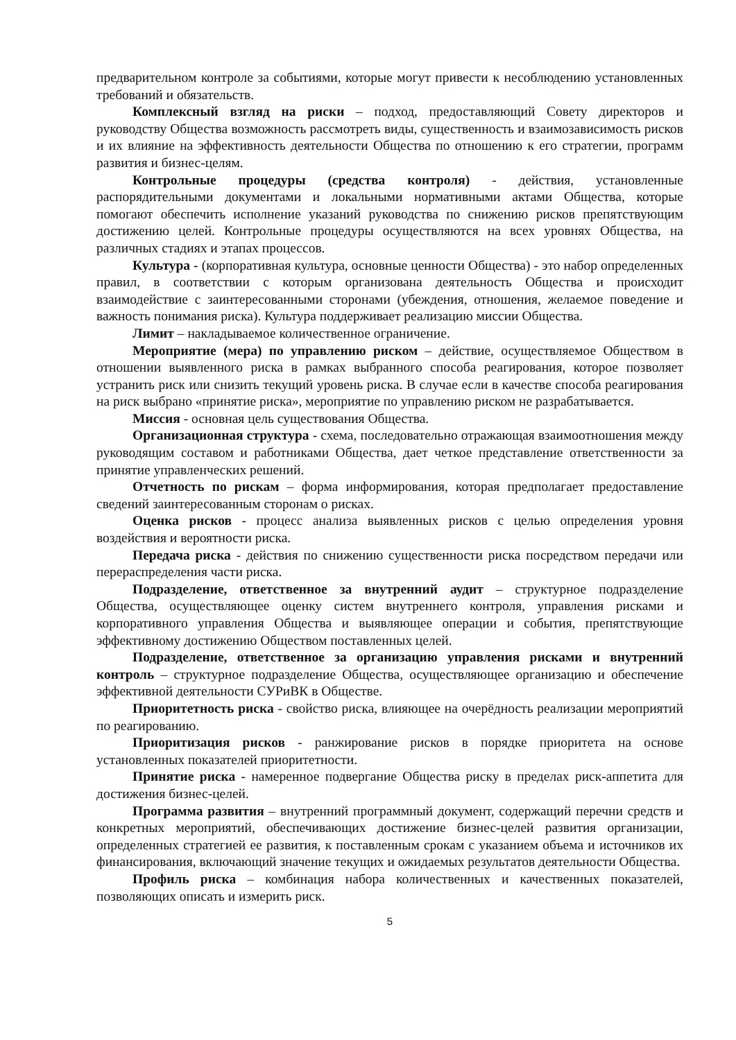предварительном контроле за событиями, которые могут привести к несоблюдению установленных требований и обязательств.
Комплексный взгляд на риски – подход, предоставляющий Совету директоров и руководству Общества возможность рассмотреть виды, существенность и взаимозависимость рисков и их влияние на эффективность деятельности Общества по отношению к его стратегии, программ развития и бизнес-целям.
Контрольные процедуры (средства контроля) - действия, установленные распорядительными документами и локальными нормативными актами Общества, которые помогают обеспечить исполнение указаний руководства по снижению рисков препятствующим достижению целей. Контрольные процедуры осуществляются на всех уровнях Общества, на различных стадиях и этапах процессов.
Культура - (корпоративная культура, основные ценности Общества) - это набор определенных правил, в соответствии с которым организована деятельность Общества и происходит взаимодействие с заинтересованными сторонами (убеждения, отношения, желаемое поведение и важность понимания риска). Культура поддерживает реализацию миссии Общества.
Лимит – накладываемое количественное ограничение.
Мероприятие (мера) по управлению риском – действие, осуществляемое Обществом в отношении выявленного риска в рамках выбранного способа реагирования, которое позволяет устранить риск или снизить текущий уровень риска. В случае если в качестве способа реагирования на риск выбрано «принятие риска», мероприятие по управлению риском не разрабатывается.
Миссия - основная цель существования Общества.
Организационная структура - схема, последовательно отражающая взаимоотношения между руководящим составом и работниками Общества, дает четкое представление ответственности за принятие управленческих решений.
Отчетность по рискам – форма информирования, которая предполагает предоставление сведений заинтересованным сторонам о рисках.
Оценка рисков - процесс анализа выявленных рисков с целью определения уровня воздействия и вероятности риска.
Передача риска - действия по снижению существенности риска посредством передачи или перераспределения части риска.
Подразделение, ответственное за внутренний аудит – структурное подразделение Общества, осуществляющее оценку систем внутреннего контроля, управления рисками и корпоративного управления Общества и выявляющее операции и события, препятствующие эффективному достижению Обществом поставленных целей.
Подразделение, ответственное за организацию управления рисками и внутренний контроль – структурное подразделение Общества, осуществляющее организацию и обеспечение эффективной деятельности СУРиВК в Обществе.
Приоритетность риска - свойство риска, влияющее на очерёдность реализации мероприятий по реагированию.
Приоритизация рисков - ранжирование рисков в порядке приоритета на основе установленных показателей приоритетности.
Принятие риска - намеренное подвергание Общества риску в пределах риск-аппетита для достижения бизнес-целей.
Программа развития – внутренний программный документ, содержащий перечни средств и конкретных мероприятий, обеспечивающих достижение бизнес-целей развития организации, определенных стратегией ее развития, к поставленным срокам с указанием объема и источников их финансирования, включающий значение текущих и ожидаемых результатов деятельности Общества.
Профиль риска – комбинация набора количественных и качественных показателей, позволяющих описать и измерить риск.
5